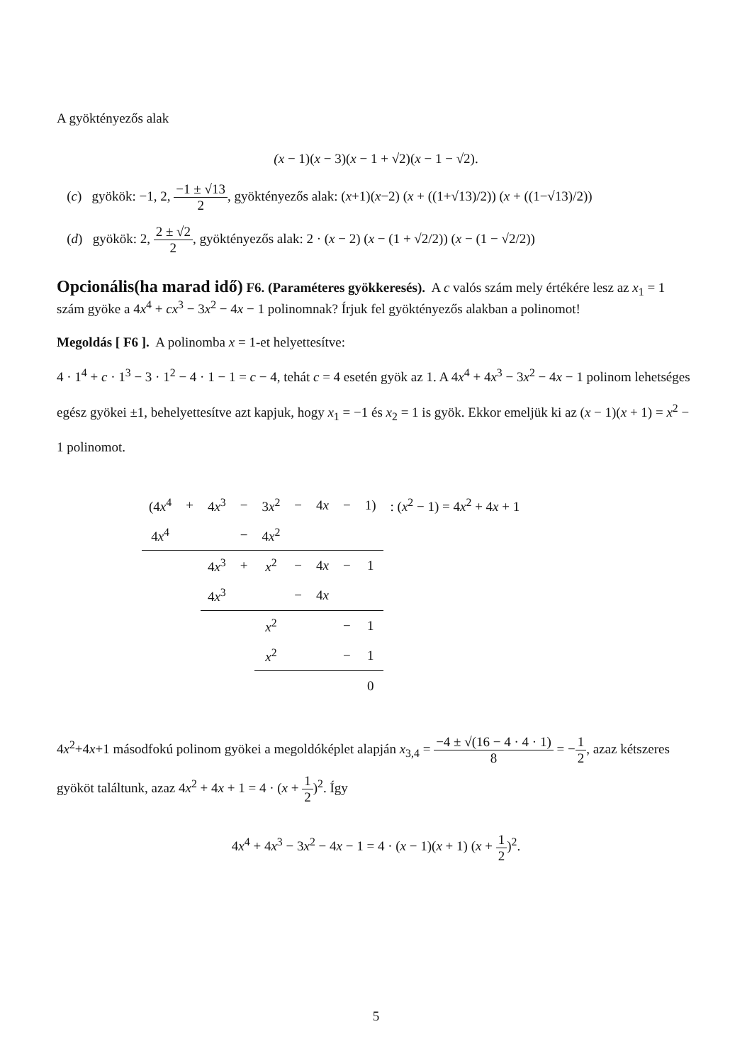A gyöktényezős alak
(x − 1)(x − 3)(x − 1 + √2)(x − 1 − √2).
(c) gyökök: −1, 2, −1 ± √13 2, gyöktényezős alak: (x+1)(x−2) (x + ((1+√13)/2)) (x + ((1−√13)/2))
(d) gyökök: 2, 2 ± √2 2, gyöktényezős alak: 2 · (x − 2) (x − (1 + √2/2)) (x − (1 − √2/2))
Opcionális(ha marad idő)
F6. (Paraméteres gyökkeresés). A c valós szám mely értékére lesz az x<sub>1</sub> = 1 szám gyöke a 4x<sup>4</sup> + cx<sup>3</sup> − 3x<sup>2</sup> − 4x − 1 polinomnak? Írjuk fel gyöktényezős alakban a polinomot!
Megoldás [ F6 ]. A polinomba x = 1-et helyettesítve:
4 · 1<sup>4</sup> + c · 1<sup>3</sup> − 3 · 1<sup>2</sup> − 4 · 1 − 1 = c − 4, tehát c = 4 esetén gyök az 1. A 4x<sup>4</sup> + 4x<sup>3</sup> − 3x<sup>2</sup> − 4x − 1 polinom lehetséges egész gyökei ±1, behelyettesítve azt kapjuk, hogy x<sub>1</sub> = −1 és x<sub>2</sub> = 1 is gyök. Ekkor emeljük ki az (x − 1)(x + 1) = x<sup>2</sup> − 1 polinomot.
| (4 x<sup>4</sup> | + | 4 x<sup>3</sup> | − | 3 x<sup>2</sup> | − | 4 x | − | 1) | : ( x<sup>2</sup> − 1) = 4 x<sup>2</sup> + 4 x + 1 |
| 4 x<sup>4</sup> | | | − | 4 x<sup>2</sup> | | | | | |
| | | 4 x<sup>3</sup> | + | x<sup>2</sup> | − | 4 x | − | 1 | |
| | | 4 x<sup>3</sup> | | | − | 4 x | | | |
| | | | | x<sup>2</sup> | | | − | 1 | |
| | | | | x<sup>2</sup> | | | − | 1 | |
| | | | | | | | | 0 | |
4x<sup>2</sup>+4x+1 másodfokú polinom gyökei a megoldóképlet alapján x<sub>3,4</sub> = −4 ± √(16 − 4 · 4 · 1) 8 = −1 2, azaz kétszeres gyököt találtunk, azaz 4x<sup>2</sup> + 4x + 1 = 4 · (x + 1 2)<sup>2</sup>. Így
4x<sup>4</sup> + 4x<sup>3</sup> − 3x<sup>2</sup> − 4x − 1 = 4 · (x − 1)(x + 1) (x + 1 2)<sup>2</sup>.
5